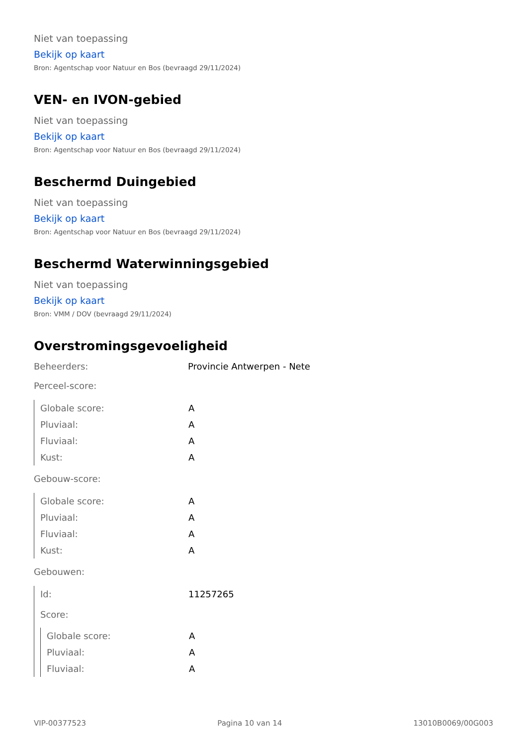Niet van toepassing
Bekijk op kaart
Bron: Agentschap voor Natuur en Bos (bevraagd 29/11/2024)
VEN- en IVON-gebied
Niet van toepassing
Bekijk op kaart
Bron: Agentschap voor Natuur en Bos (bevraagd 29/11/2024)
Beschermd Duingebied
Niet van toepassing
Bekijk op kaart
Bron: Agentschap voor Natuur en Bos (bevraagd 29/11/2024)
Beschermd Waterwinningsgebied
Niet van toepassing
Bekijk op kaart
Bron: VMM / DOV (bevraagd 29/11/2024)
Overstromingsgevoeligheid
Beheerders: Provincie Antwerpen - Nete
Perceel-score:
| Globale score: | A |
| Pluviaal: | A |
| Fluviaal: | A |
| Kust: | A |
Gebouw-score:
| Globale score: | A |
| Pluviaal: | A |
| Fluviaal: | A |
| Kust: | A |
Gebouwen:
| Id: | 11257265 |
| Score: | |
| Globale score: | A |
| Pluviaal: | A |
| Fluviaal: | A |
VIP-00377523 Pagina 10 van 14 13010B0069/00G003